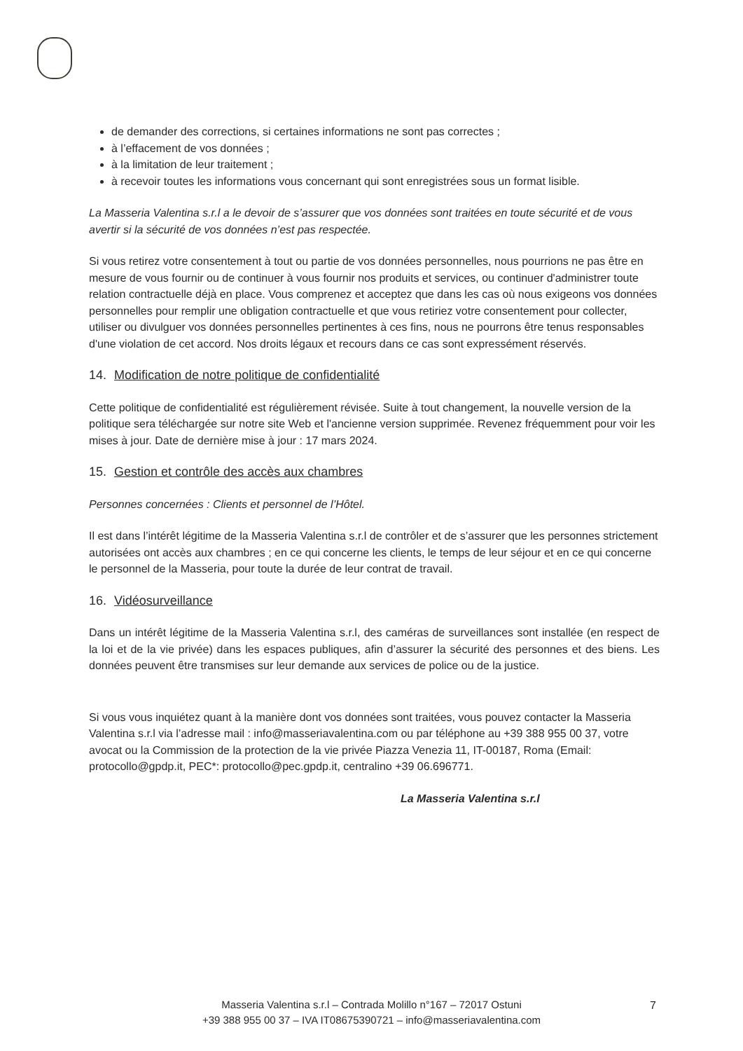de demander des corrections, si certaines informations ne sont pas correctes ;
à l’effacement de vos données ;
à la limitation de leur traitement ;
à recevoir toutes les informations vous concernant qui sont enregistrées sous un format lisible.
La Masseria Valentina s.r.l a le devoir de s’assurer que vos données sont traitées en toute sécurité et de vous avertir si la sécurité de vos données n’est pas respectée.
Si vous retirez votre consentement à tout ou partie de vos données personnelles, nous pourrions ne pas être en mesure de vous fournir ou de continuer à vous fournir nos produits et services, ou continuer d'administrer toute relation contractuelle déjà en place. Vous comprenez et acceptez que dans les cas où nous exigeons vos données personnelles pour remplir une obligation contractuelle et que vous retiriez votre consentement pour collecter, utiliser ou divulguer vos données personnelles pertinentes à ces fins, nous ne pourrons être tenus responsables d'une violation de cet accord. Nos droits légaux et recours dans ce cas sont expressément réservés.
14. Modification de notre politique de confidentialité
Cette politique de confidentialité est régulièrement révisée. Suite à tout changement, la nouvelle version de la politique sera téléchargée sur notre site Web et l'ancienne version supprimée. Revenez fréquemment pour voir les mises à jour. Date de dernière mise à jour : 17 mars 2024.
15. Gestion et contrôle des accès aux chambres
Personnes concernées : Clients et personnel de l’Hôtel.
Il est dans l’intérêt légitime de la Masseria Valentina s.r.l de contrôler et de s’assurer que les personnes strictement autorisées ont accès aux chambres ; en ce qui concerne les clients, le temps de leur séjour et en ce qui concerne le personnel de la Masseria, pour toute la durée de leur contrat de travail.
16. Vidéosurveillance
Dans un intérêt légitime de la Masseria Valentina s.r.l, des caméras de surveillances sont installée (en respect de la loi et de la vie privée) dans les espaces publiques, afin d’assurer la sécurité des personnes et des biens. Les données peuvent être transmises sur leur demande aux services de police ou de la justice.
Si vous vous inquiétez quant à la manière dont vos données sont traitées, vous pouvez contacter la Masseria Valentina s.r.l via l’adresse mail : info@masseriavalentina.com ou par téléphone au +39 388 955 00 37, votre avocat ou la Commission de la protection de la vie privée Piazza Venezia 11, IT-00187, Roma (Email: protocollo@gpdp.it, PEC*: protocollo@pec.gpdp.it, centralino +39 06.696771.
La Masseria Valentina s.r.l
Masseria Valentina s.r.l – Contrada Molillo n°167 – 72017 Ostuni
+39 388 955 00 37 – IVA IT08675390721 – info@masseriavalentina.com
7